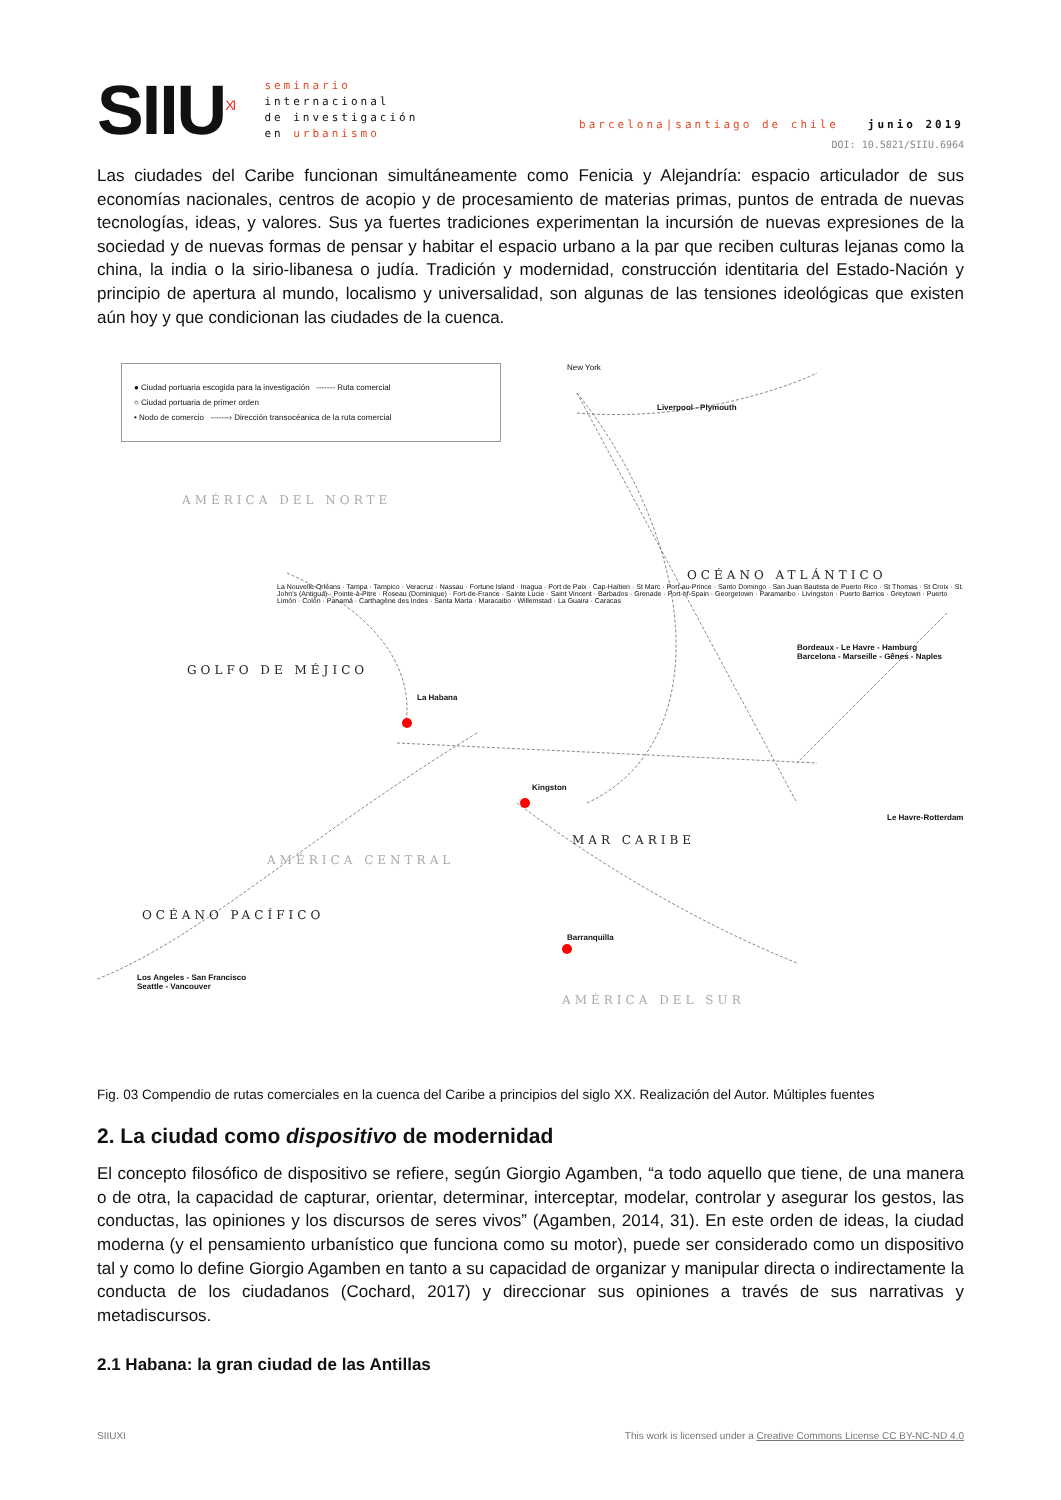SIIU<sup>XI</sup>
seminario
internacional
de investigación
en urbanismo
barcelona|santiago de chile junio 2019
DOI: 10.5821/SIIU.6964
Las ciudades del Caribe funcionan simultáneamente como Fenicia y Alejandría: espacio articulador de sus economías nacionales, centros de acopio y de procesamiento de materias primas, puntos de entrada de nuevas tecnologías, ideas, y valores. Sus ya fuertes tradiciones experimentan la incursión de nuevas expresiones de la sociedad y de nuevas formas de pensar y habitar el espacio urbano a la par que reciben culturas lejanas como la china, la india o la sirio-libanesa o judía. Tradición y modernidad, construcción identitaria del Estado-Nación y principio de apertura al mundo, localismo y universalidad, son algunas de las tensiones ideológicas que existen aún hoy y que condicionan las ciudades de la cuenca.
● Ciudad portuaria escogida para la investigación ------- Ruta comercial
○ Ciudad portuaria de primer orden
• Nodo de comercio -------› Dirección transocéanica de la ruta comercial
AMÉRICA DEL NORTE
OCÉANO ATLÁNTICO
GOLFO DE MÉJICO
MAR CARIBE
AMÉRICA CENTRAL
OCÉANO PACÍFICO
AMÉRICA DEL SUR
New York
Liverpool - Plymouth
La Habana
Kingston
Barranquilla
Los Angeles - San Francisco
Seattle - Vancouver
Bordeaux - Le Havre - Hamburg
Barcelona - Marseille - Gênes - Naples
Le Havre-Rotterdam
La Nouvelle Orléans · Tampa · Tampico · Veracruz · Nassau · Fortune Island · Inagua · Port de Paix · Cap-Haïtien · St Marc · Port-au-Prince · Santo Domingo · San Juan Bautista de Puerto Rico · St Thomas · St Croix · St. John's (Antigua) · Pointe-à-Pitre · Roseau (Dominique) · Fort-de-France · Sainte Lucie · Saint Vincent · Barbados · Grenade · Port-of-Spain · Georgetown · Paramaribo · Livingston · Puerto Barrios · Greytown · Puerto Limón · Colón · Panamá · Carthagène des Indes · Santa Marta · Maracaibo · Willemstad · La Guaira · Caracas
Fig. 03 Compendio de rutas comerciales en la cuenca del Caribe a principios del siglo XX. Realización del Autor. Múltiples fuentes
2. La ciudad como dispositivo de modernidad
El concepto filosófico de dispositivo se refiere, según Giorgio Agamben, “a todo aquello que tiene, de una manera o de otra, la capacidad de capturar, orientar, determinar, interceptar, modelar, controlar y asegurar los gestos, las conductas, las opiniones y los discursos de seres vivos” (Agamben, 2014, 31). En este orden de ideas, la ciudad moderna (y el pensamiento urbanístico que funciona como su motor), puede ser considerado como un dispositivo tal y como lo define Giorgio Agamben en tanto a su capacidad de organizar y manipular directa o indirectamente la conducta de los ciudadanos (Cochard, 2017) y direccionar sus opiniones a través de sus narrativas y metadiscursos.
2.1 Habana: la gran ciudad de las Antillas
SIIUXI This work is licensed under a Creative Commons License CC BY-NC-ND 4.0